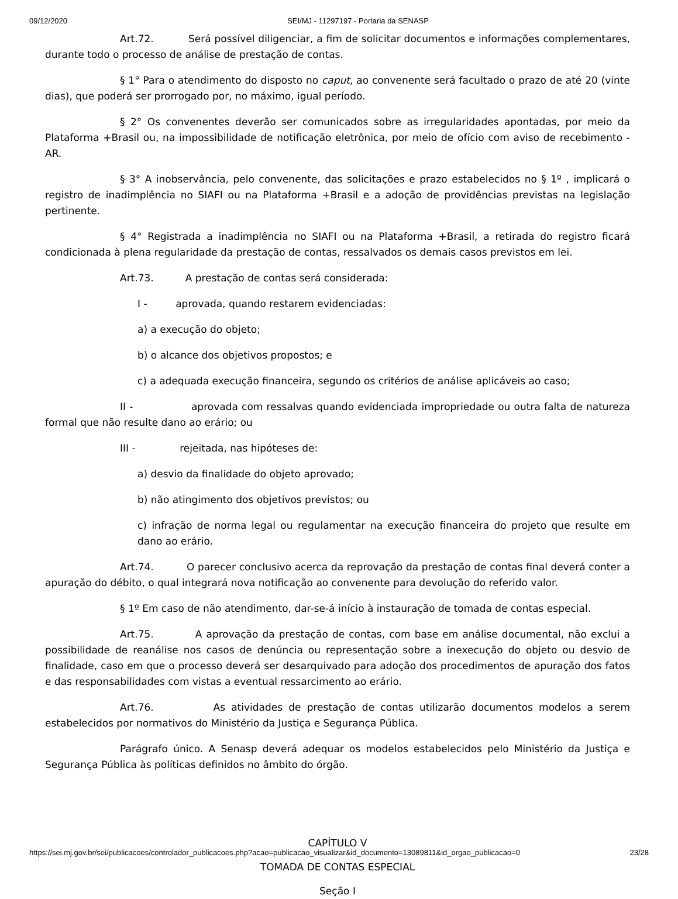09/12/2020 SEI/MJ - 11297197 - Portaria da SENASP
Art.72. Será possível diligenciar, a fim de solicitar documentos e informações complementares, durante todo o processo de análise de prestação de contas.
§ 1° Para o atendimento do disposto no caput, ao convenente será facultado o prazo de até 20 (vinte dias), que poderá ser prorrogado por, no máximo, igual período.
§ 2° Os convenentes deverão ser comunicados sobre as irregularidades apontadas, por meio da Plataforma +Brasil ou, na impossibilidade de notificação eletrônica, por meio de ofício com aviso de recebimento - AR.
§ 3° A inobservância, pelo convenente, das solicitações e prazo estabelecidos no § 1º , implicará o registro de inadimplência no SIAFI ou na Plataforma +Brasil e a adoção de providências previstas na legislação pertinente.
§ 4° Registrada a inadimplência no SIAFI ou na Plataforma +Brasil, a retirada do registro ficará condicionada à plena regularidade da prestação de contas, ressalvados os demais casos previstos em lei.
Art.73. A prestação de contas será considerada:
I - aprovada, quando restarem evidenciadas:
a) a execução do objeto;
b) o alcance dos objetivos propostos; e
c) a adequada execução financeira, segundo os critérios de análise aplicáveis ao caso;
II - aprovada com ressalvas quando evidenciada impropriedade ou outra falta de natureza formal que não resulte dano ao erário; ou
III - rejeitada, nas hipóteses de:
a) desvio da finalidade do objeto aprovado;
b) não atingimento dos objetivos previstos; ou
c) infração de norma legal ou regulamentar na execução financeira do projeto que resulte em dano ao erário.
Art.74. O parecer conclusivo acerca da reprovação da prestação de contas final deverá conter a apuração do débito, o qual integrará nova notificação ao convenente para devolução do referido valor.
§ 1º Em caso de não atendimento, dar-se-á início à instauração de tomada de contas especial.
Art.75. A aprovação da prestação de contas, com base em análise documental, não exclui a possibilidade de reanálise nos casos de denúncia ou representação sobre a inexecução do objeto ou desvio de finalidade, caso em que o processo deverá ser desarquivado para adoção dos procedimentos de apuração dos fatos e das responsabilidades com vistas a eventual ressarcimento ao erário.
Art.76. As atividades de prestação de contas utilizarão documentos modelos a serem estabelecidos por normativos do Ministério da Justiça e Segurança Pública.
Parágrafo único. A Senasp deverá adequar os modelos estabelecidos pelo Ministério da Justiça e Segurança Pública às políticas definidos no âmbito do órgão.
CAPÍTULO V
TOMADA DE CONTAS ESPECIAL
Seção I
https://sei.mj.gov.br/sei/publicacoes/controlador_publicacoes.php?acao=publicacao_visualizar&id_documento=13089811&id_orgao_publicacao=0 23/28